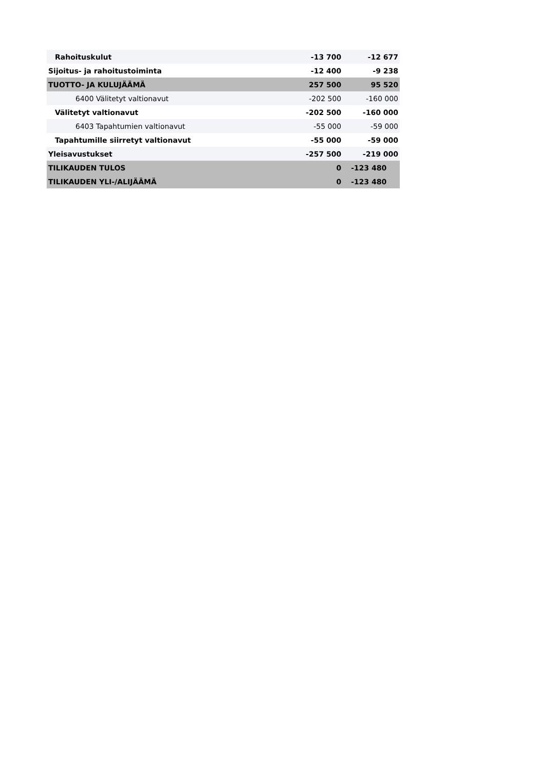| Rahoituskulut | -13 700 | -12 677 |
| Sijoitus- ja rahoitustoiminta | -12 400 | -9 238 |
| TUOTTO- JA KULUJÄÄMÄ | 257 500 | 95 520 |
| 6400 Välitetyt valtionavut | -202 500 | -160 000 |
| Välitetyt valtionavut | -202 500 | -160 000 |
| 6403 Tapahtumien valtionavut | -55 000 | -59 000 |
| Tapahtumille siirretyt valtionavut | -55 000 | -59 000 |
| Yleisavustukset | -257 500 | -219 000 |
| TILIKAUDEN TULOS | 0 | -123 480 |
| TILIKAUDEN YLI-/ALIJÄÄMÄ | 0 | -123 480 |